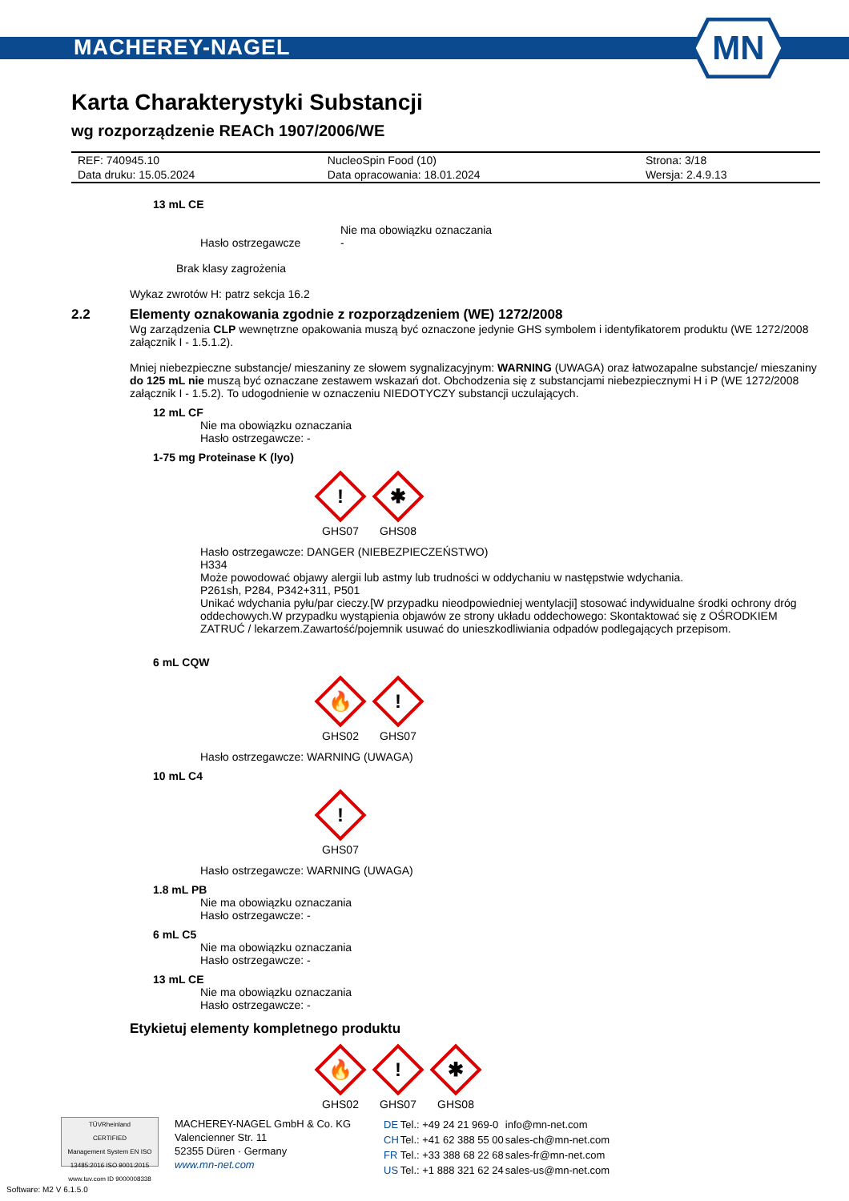MACHEREY-NAGEL
MN
Karta Charakterystyki Substancji
wg rozporządzenie REACh 1907/2006/WE
| REF: 740945.10 | NucleoSpin Food (10) | Strona: 3/18 |
| Data druku: 15.05.2024 | Data opracowania: 18.01.2024 | Wersja: 2.4.9.13 |
13 mL CE
Hasło ostrzegawcze
Nie ma obowiązku oznaczania
-
Brak klasy zagrożenia
Wykaz zwrotów H: patrz sekcja 16.2
2.2 Elementy oznakowania zgodnie z rozporządzeniem (WE) 1272/2008
Wg zarządzenia CLP wewnętrzne opakowania muszą być oznaczone jedynie GHS symbolem i identyfikatorem produktu (WE 1272/2008 załącznik I - 1.5.1.2).
Mniej niebezpieczne substancje/ mieszaniny ze słowem sygnalizacyjnym: WARNING (UWAGA) oraz łatwozapalne substancje/ mieszaniny do 125 mL nie muszą być oznaczane zestawem wskazań dot. Obchodzenia się z substancjami niebezpiecznymi H i P (WE 1272/2008 załącznik I - 1.5.2). To udogodnienie w oznaczeniu NIEDOTYCZY substancji uczulających.
12 mL CF
Nie ma obowiązku oznaczania
Hasło ostrzegawcze: -
1-75 mg Proteinase K (lyo)
!
GHS07
✱
GHS08
Hasło ostrzegawcze: DANGER (NIEBEZPIECZEŃSTWO)
H334
Może powodować objawy alergii lub astmy lub trudności w oddychaniu w następstwie wdychania.
P261sh, P284, P342+311, P501
Unikać wdychania pyłu/par cieczy.[W przypadku nieodpowiedniej wentylacji] stosować indywidualne środki ochrony dróg oddechowych.W przypadku wystąpienia objawów ze strony układu oddechowego: Skontaktować się z OŚRODKIEM ZATRUĆ / lekarzem.Zawartość/pojemnik usuwać do unieszkodliwiania odpadów podlegających przepisom.
6 mL CQW
🔥
GHS02
!
GHS07
Hasło ostrzegawcze: WARNING (UWAGA)
10 mL C4
!
GHS07
Hasło ostrzegawcze: WARNING (UWAGA)
1.8 mL PB
Nie ma obowiązku oznaczania
Hasło ostrzegawcze: -
6 mL C5
Nie ma obowiązku oznaczania
Hasło ostrzegawcze: -
13 mL CE
Nie ma obowiązku oznaczania
Hasło ostrzegawcze: -
Etykietuj elementy kompletnego produktu
🔥
GHS02
!
GHS07
✱
GHS08
TÜVRheinland
CERTIFIED
Management System EN ISO 13485:2016 ISO 9001:2015
www.tuv.com ID 9000008338
MACHEREY-NAGEL GmbH & Co. KG
Valencienner Str. 11
52355 Düren · Germany
www.mn-net.com
| DE | Tel.: +49 24 21 969-0 | info@mn-net.com |
| CH | Tel.: +41 62 388 55 00 | sales-ch@mn-net.com |
| FR | Tel.: +33 388 68 22 68 | sales-fr@mn-net.com |
| US | Tel.: +1 888 321 62 24 | sales-us@mn-net.com |
Software: M2 V 6.1.5.0